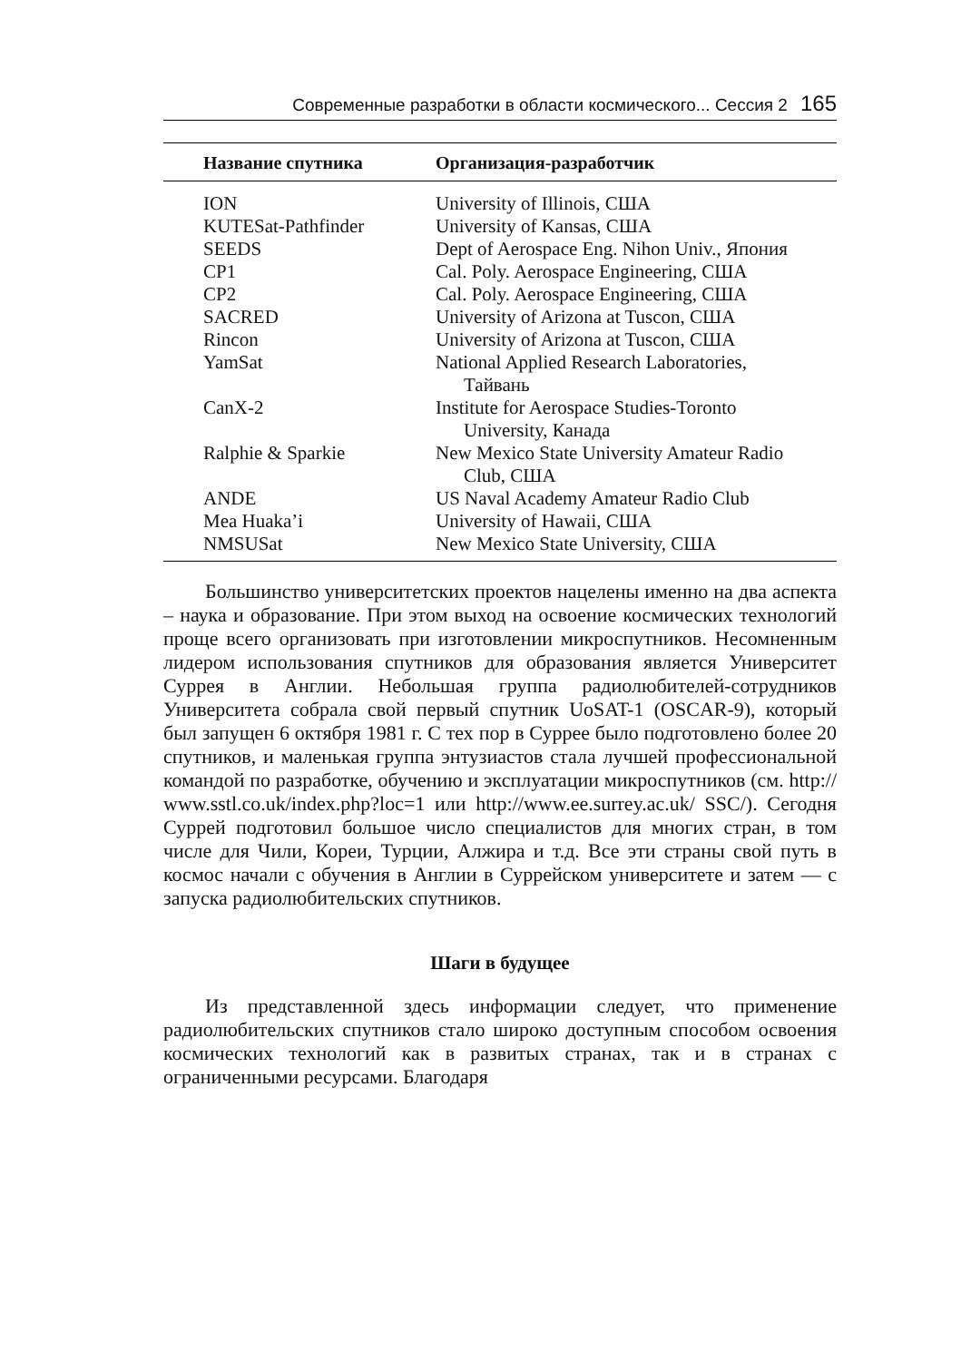Современные разработки в области космического... Сессия 2 165
| Название спутника | Организация-разработчик |
| --- | --- |
| ION | University of Illinois, США |
| KUTESat-Pathfinder | University of Kansas, США |
| SEEDS | Dept of Aerospace Eng. Nihon Univ., Япония |
| CP1 | Cal. Poly. Aerospace Engineering, США |
| CP2 | Cal. Poly. Aerospace Engineering, США |
| SACRED | University of Arizona at Tuscon, США |
| Rincon | University of Arizona at Tuscon, США |
| YamSat | National Applied Research Laboratories, Тайвань |
| CanX-2 | Institute for Aerospace Studies-Toronto University, Канада |
| Ralphie & Sparkie | New Mexico State University Amateur Radio Club, США |
| ANDE | US Naval Academy Amateur Radio Club |
| Mea Huaka’i | University of Hawaii, США |
| NMSUSat | New Mexico State University, США |
Большинство университетских проектов нацелены именно на два аспекта – наука и образование. При этом выход на освоение космических технологий проще всего организовать при изготовлении микроспутников. Несомненным лидером использования спутников для образования является Университет Суррея в Англии. Небольшая группа радиолюбителей-сотрудников Университета собрала свой первый спутник UoSAT-1 (OSCAR-9), который был запущен 6 октября 1981 г. С тех пор в Суррее было подготовлено более 20 спутников, и маленькая группа энтузиастов стала лучшей профессиональной командой по разработке, обучению и эксплуатации микроспутников (см. http:// www.sstl.co.uk/index.php?loc=1 или http://www.ee.surrey.ac.uk/ SSC/). Сегодня Суррей подготовил большое число специалистов для многих стран, в том числе для Чили, Кореи, Турции, Алжира и т.д. Все эти страны свой путь в космос начали с обучения в Англии в Суррейском университете и затем — с запуска радиолюбительских спутников.
Шаги в будущее
Из представленной здесь информации следует, что применение радиолюбительских спутников стало широко доступным способом освоения космических технологий как в развитых странах, так и в странах с ограниченными ресурсами. Благодаря